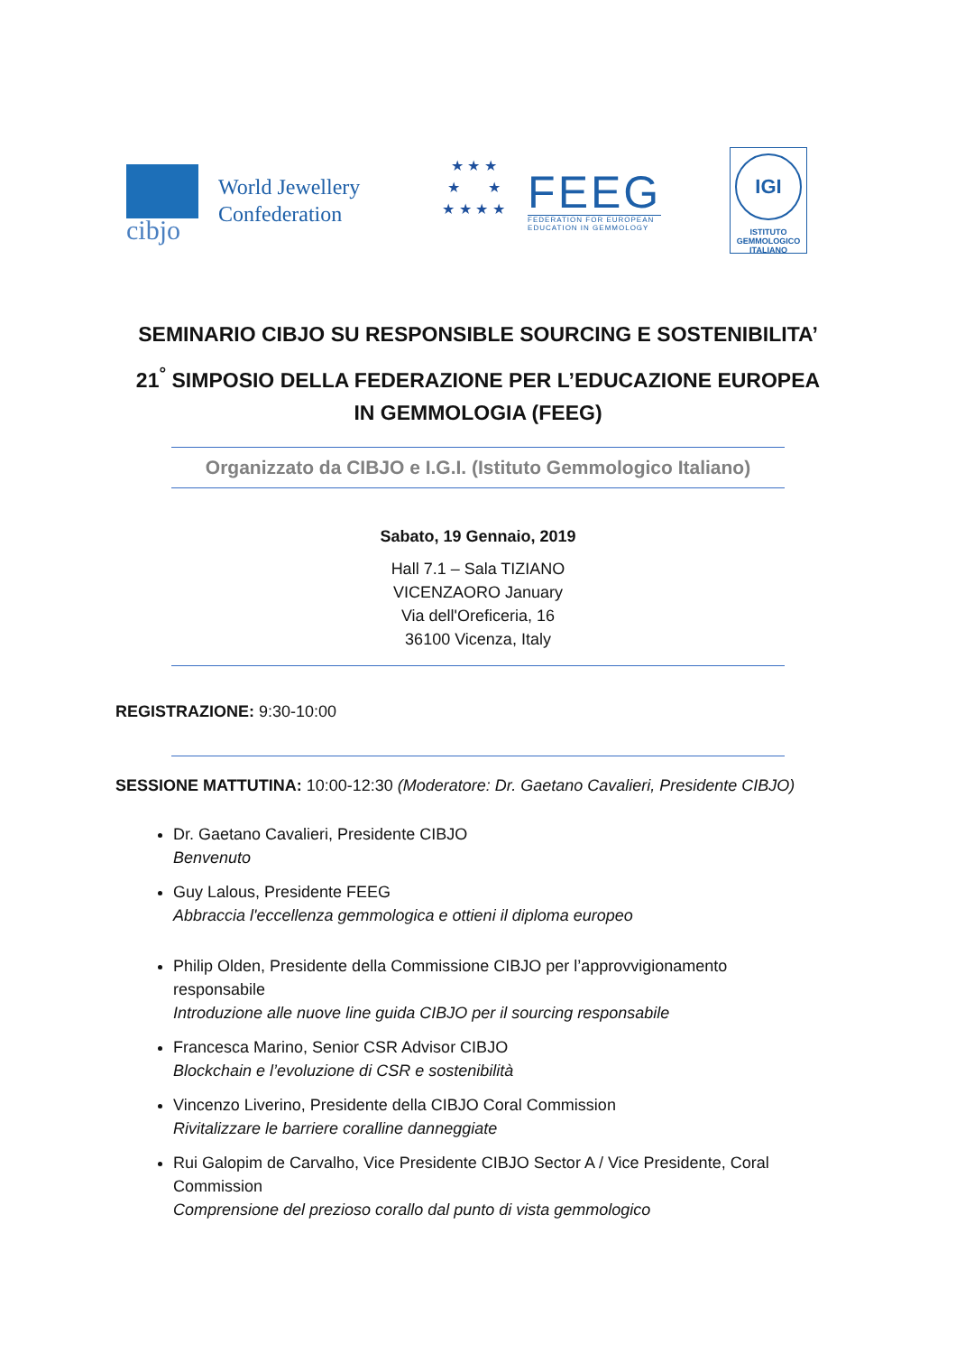cibjo
World Jewellery
Confederation
★ ★ ★
★ ★
★ ★ ★ ★
FEEG
FEDERATION FOR EUROPEAN
EDUCATION IN GEMMOLOGY
IGI
ISTITUTO
GEMMOLOGICO
ITALIANO
SEMINARIO CIBJO SU RESPONSIBLE SOURCING E SOSTENIBILITA’
21<sup>°</sup> SIMPOSIO DELLA FEDERAZIONE PER L’EDUCAZIONE EUROPEA
IN GEMMOLOGIA (FEEG)
Organizzato da CIBJO e I.G.I. (Istituto Gemmologico Italiano)
Sabato, 19 Gennaio, 2019
Hall 7.1 – Sala TIZIANO
VICENZAORO January
Via dell'Oreficeria, 16
36100 Vicenza, Italy
REGISTRAZIONE: 9:30-10:00
SESSIONE MATTUTINA: 10:00-12:30 (Moderatore: Dr. Gaetano Cavalieri, Presidente CIBJO)
Dr. Gaetano Cavalieri, Presidente CIBJO
Benvenuto
Guy Lalous, Presidente FEEG
Abbraccia l'eccellenza gemmologica e ottieni il diploma europeo
Philip Olden, Presidente della Commissione CIBJO per l’approvvigionamento responsabile
Introduzione alle nuove line guida CIBJO per il sourcing responsabile
Francesca Marino, Senior CSR Advisor CIBJO
Blockchain e l’evoluzione di CSR e sostenibilità
Vincenzo Liverino, Presidente della CIBJO Coral Commission
Rivitalizzare le barriere coralline danneggiate
Rui Galopim de Carvalho, Vice Presidente CIBJO Sector A / Vice Presidente, Coral Commission
Comprensione del prezioso corallo dal punto di vista gemmologico